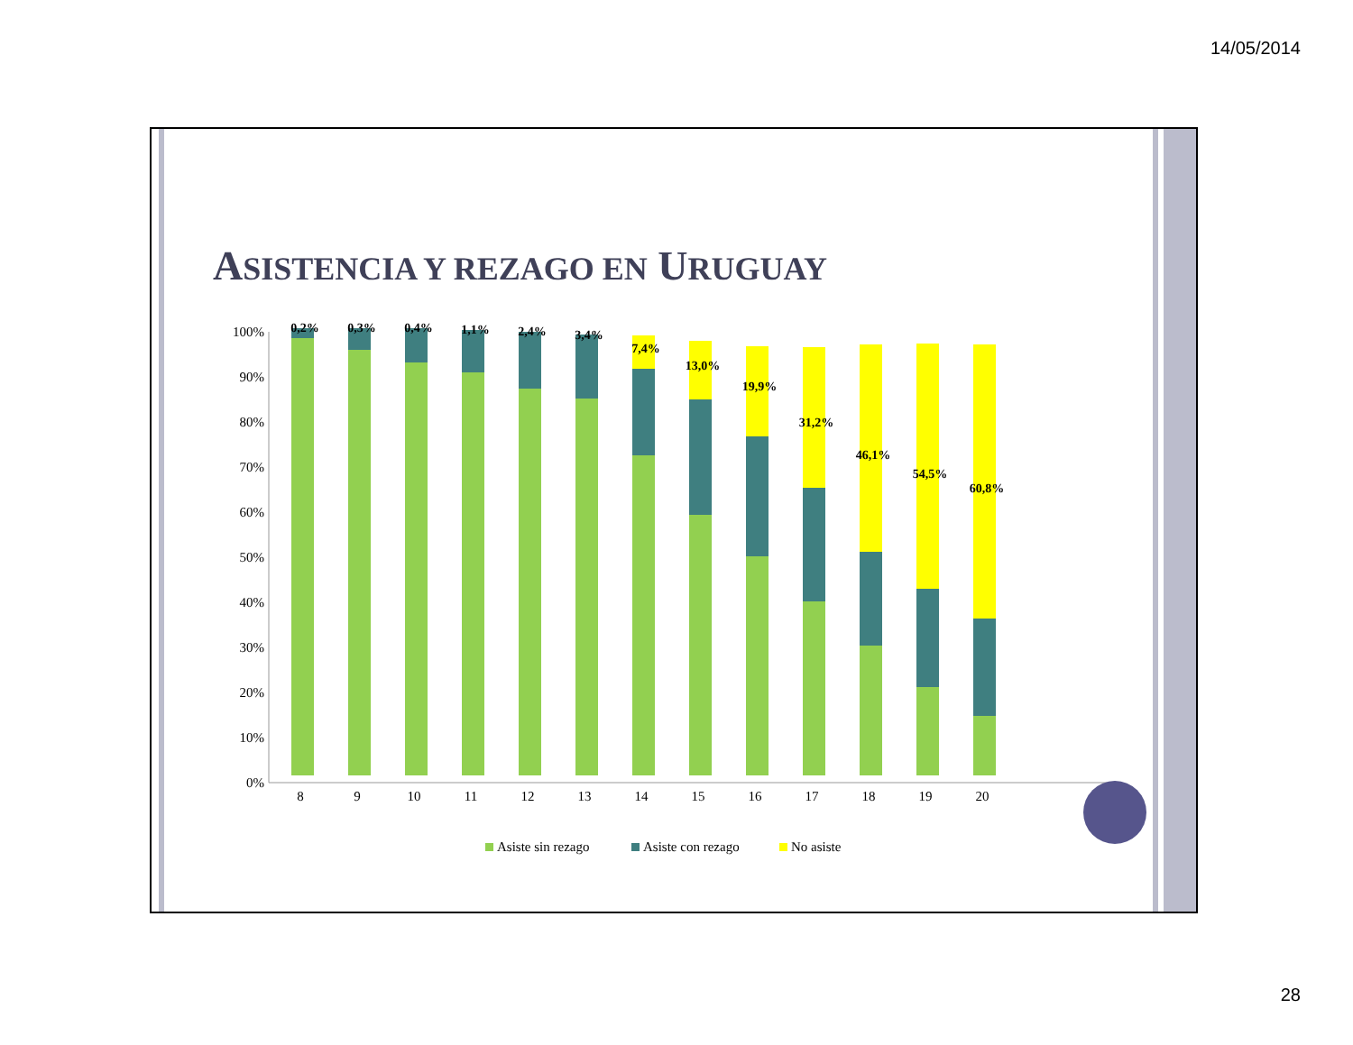14/05/2014
ASISTENCIA Y REZAGO EN URUGUAY
100%
90%
80%
70%
60%
50%
40%
30%
20%
10%
0%
8
9
10
11
12
13
14
15
16
17
18
19
20
0,2%
0,3%
0,4%
1,1%
2,4%
3,4%
7,4%
13,0%
19,9%
31,2%
46,1%
54,5%
60,8%
Asiste sin rezago
Asiste con rezago
No asiste
28